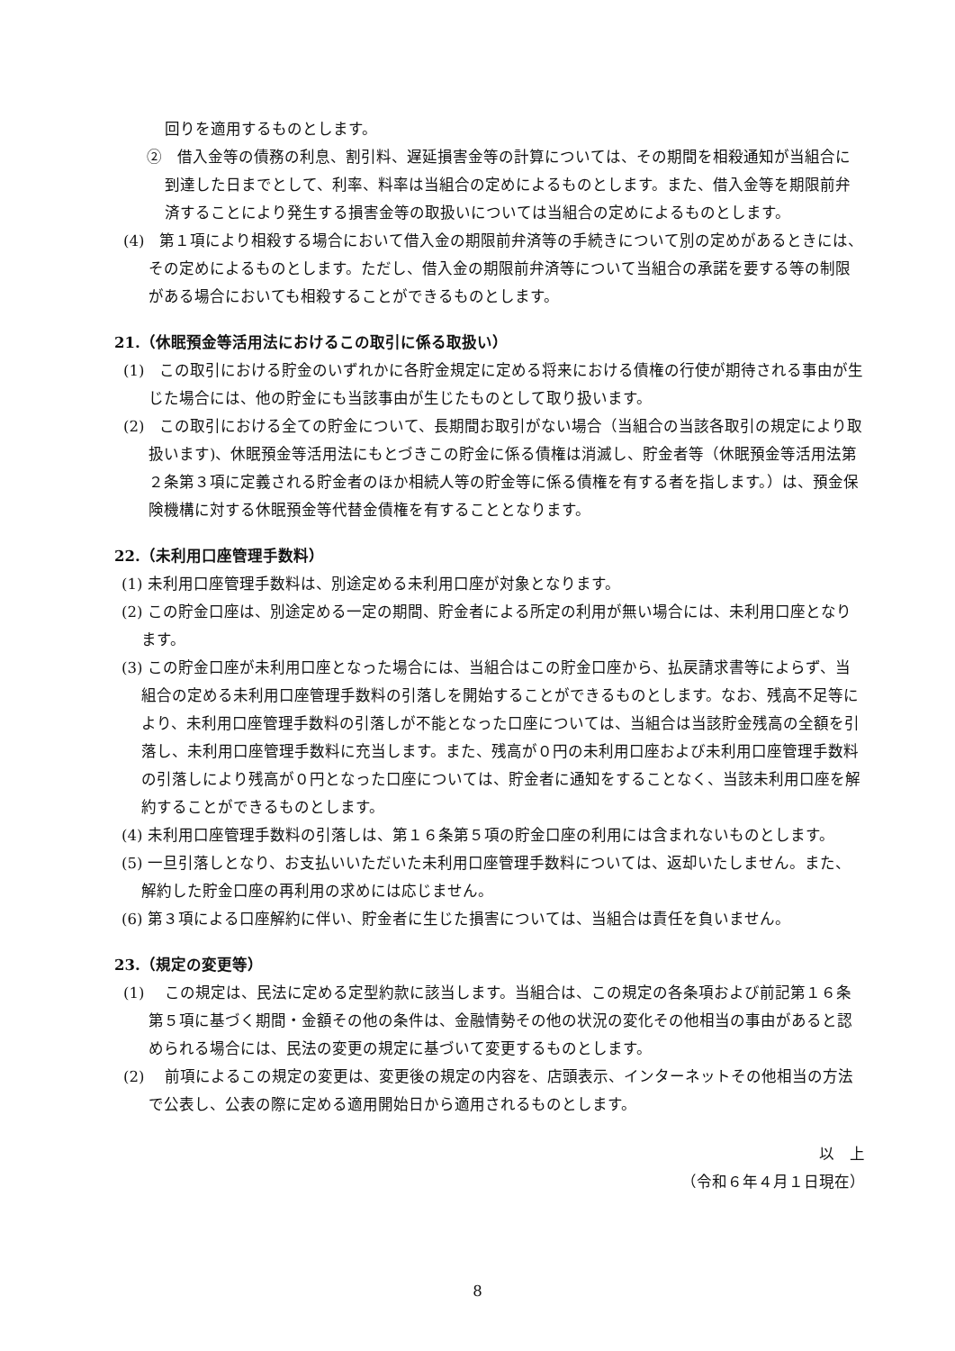回りを適用するものとします。
②　借入金等の債務の利息、割引料、遅延損害金等の計算については、その期間を相殺通知が当組合に到達した日までとして、利率、料率は当組合の定めによるものとします。また、借入金等を期限前弁済することにより発生する損害金等の取扱いについては当組合の定めによるものとします。
(4)　第１項により相殺する場合において借入金の期限前弁済等の手続きについて別の定めがあるときには、その定めによるものとします。ただし、借入金の期限前弁済等について当組合の承諾を要する等の制限がある場合においても相殺することができるものとします。
21.（休眠預金等活用法におけるこの取引に係る取扱い）
(1)　この取引における貯金のいずれかに各貯金規定に定める将来における債権の行使が期待される事由が生じた場合には、他の貯金にも当該事由が生じたものとして取り扱います。
(2)　この取引における全ての貯金について、長期間お取引がない場合（当組合の当該各取引の規定により取扱います)、休眠預金等活用法にもとづきこの貯金に係る債権は消滅し、貯金者等（休眠預金等活用法第２条第３項に定義される貯金者のほか相続人等の貯金等に係る債権を有する者を指します。）は、預金保険機構に対する休眠預金等代替金債権を有することとなります。
22.（未利用口座管理手数料）
(1) 未利用口座管理手数料は、別途定める未利用口座が対象となります。
(2) この貯金口座は、別途定める一定の期間、貯金者による所定の利用が無い場合には、未利用口座となります。
(3) この貯金口座が未利用口座となった場合には、当組合はこの貯金口座から、払戻請求書等によらず、当組合の定める未利用口座管理手数料の引落しを開始することができるものとします。なお、残高不足等により、未利用口座管理手数料の引落しが不能となった口座については、当組合は当該貯金残高の全額を引落し、未利用口座管理手数料に充当します。また、残高が０円の未利用口座および未利用口座管理手数料の引落しにより残高が０円となった口座については、貯金者に通知をすることなく、当該未利用口座を解約することができるものとします。
(4) 未利用口座管理手数料の引落しは、第１６条第５項の貯金口座の利用には含まれないものとします。
(5) 一旦引落しとなり、お支払いいただいた未利用口座管理手数料については、返却いたしません。また、解約した貯金口座の再利用の求めには応じません。
(6) 第３項による口座解約に伴い、貯金者に生じた損害については、当組合は責任を負いません。
23.（規定の変更等）
(1)　 この規定は、民法に定める定型約款に該当します。当組合は、この規定の各条項および前記第１６条第５項に基づく期間・金額その他の条件は、金融情勢その他の状況の変化その他相当の事由があると認められる場合には、民法の変更の規定に基づいて変更するものとします。
(2)　 前項によるこの規定の変更は、変更後の規定の内容を、店頭表示、インターネットその他相当の方法で公表し、公表の際に定める適用開始日から適用されるものとします。
以　上
（令和６年４月１日現在）
8